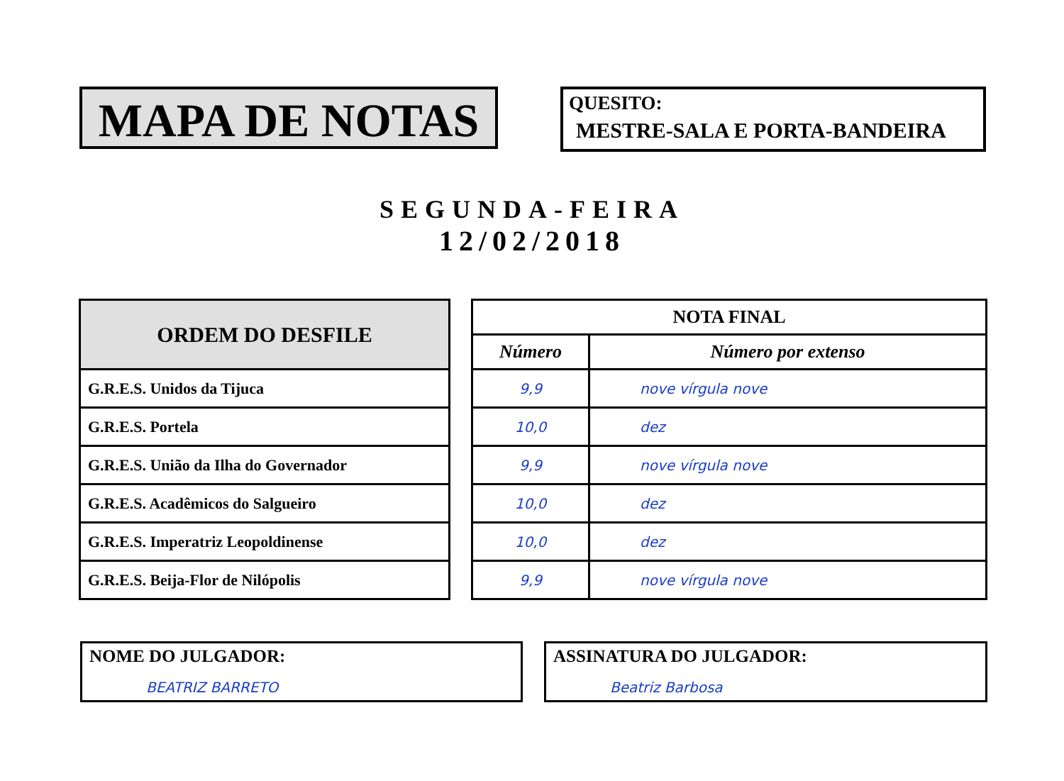MAPA DE NOTAS
QUESITO:
MESTRE-SALA E PORTA-BANDEIRA
SEGUNDA-FEIRA
12/02/2018
| ORDEM DO DESFILE |
| --- |
| G.R.E.S. Unidos da Tijuca |
| G.R.E.S. Portela |
| G.R.E.S. União da Ilha do Governador |
| G.R.E.S. Acadêmicos do Salgueiro |
| G.R.E.S. Imperatriz Leopoldinense |
| G.R.E.S. Beija-Flor de Nilópolis |
| NOTA FINAL | |
| --- | --- |
| Número | Número por extenso |
| 9,9 | nove vírgula nove |
| 10,0 | dez |
| 9,9 | nove vírgula nove |
| 10,0 | dez |
| 10,0 | dez |
| 9,9 | nove vírgula nove |
NOME DO JULGADOR:
BEATRIZ BARRETO
ASSINATURA DO JULGADOR:
Beatriz Barbosa